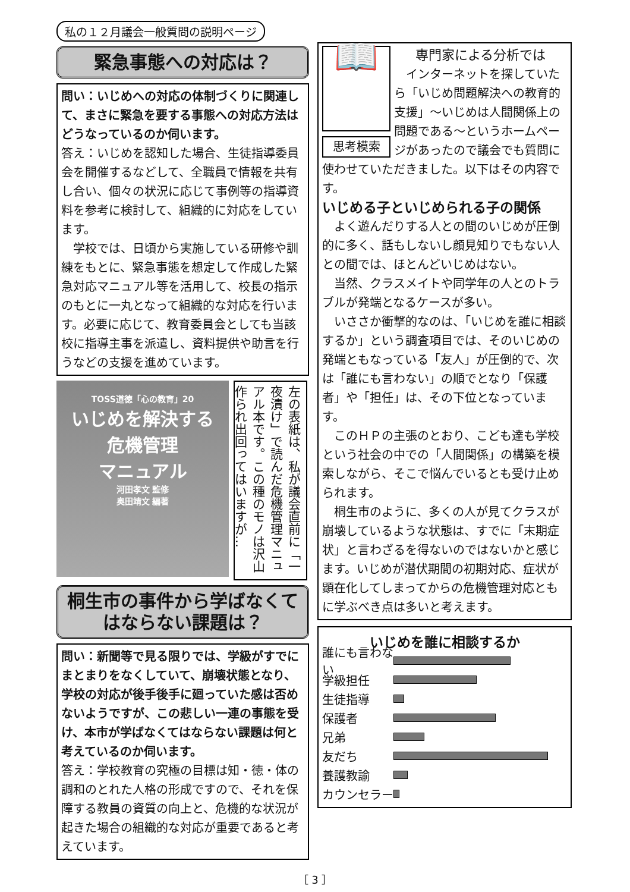私の１２月議会一般質問の説明ページ
緊急事態への対応は？
問い：いじめへの対応の体制づくりに関連して、まさに緊急を要する事態への対応方法はどうなっているのか伺います。
答え：いじめを認知した場合、生徒指導委員会を開催するなどして、全職員で情報を共有し合い、個々の状況に応じて事例等の指導資料を参考に検討して、組織的に対応をしています。
　学校では、日頃から実施している研修や訓練をもとに、緊急事態を想定して作成した緊急対応マニュアル等を活用して、校長の指示のもとに一丸となって組織的な対応を行います。必要に応じて、教育委員会としても当該校に指導主事を派遣し、資料提供や助言を行うなどの支援を進めています。
TOSS道徳「心の教育」20
いじめを解決する
危機管理
マニュアル
河田孝文 監修
奥田靖文 編著
左の表紙は、私が議会直前に「一夜漬け」で読んだ危機管理マニュアル本です。この種のモノは沢山作られ出回ってはいますが…
桐生市の事件から学ばなくてはならない課題は？
問い：新聞等で見る限りでは、学級がすでにまとまりをなくしていて、崩壊状態となり、学校の対応が後手後手に廻っていた感は否めないようですが、この悲しい一連の事態を受け、本市が学ばなくてはならない課題は何と考えているのか伺います。
答え：学校教育の究極の目標は知・徳・体の調和のとれた人格の形成ですので、それを保障する教員の資質の向上と、危機的な状況が起きた場合の組織的な対応が重要であると考えています。
📖
思考模索
専門家による分析では
　インターネットを探していたら「いじめ問題解決への教育的支援」～いじめは人間関係上の問題である～というホームページがあったので議会でも質問に使わせていただきました。以下はその内容です。
いじめる子といじめられる子の関係
　よく遊んだりする人との間のいじめが圧倒的に多く、話もしないし顔見知りでもない人との間では、ほとんどいじめはない。
　当然、クラスメイトや同学年の人とのトラブルが発端となるケースが多い。
　いささか衝撃的なのは、「いじめを誰に相談するか」という調査項目では、そのいじめの発端ともなっている「友人」が圧倒的で、次は「誰にも言わない」の順でとなり「保護者」や「担任」は、その下位となっています。
　このＨＰの主張のとおり、こども達も学校という社会の中での「人間関係」の構築を模索しながら、そこで悩んでいるとも受け止められます。
　桐生市のように、多くの人が見てクラスが崩壊しているような状態は、すでに「末期症状」と言わざるを得ないのではないかと感じます。いじめが潜伏期間の初期対応、症状が顕在化してしまってからの危機管理対応ともに学ぶべき点は多いと考えます。
いじめを誰に相談するか
誰にも言わない
学級担任
生徒指導
保護者
兄弟
友だち
養護教諭
カウンセラー
［ 3 ］